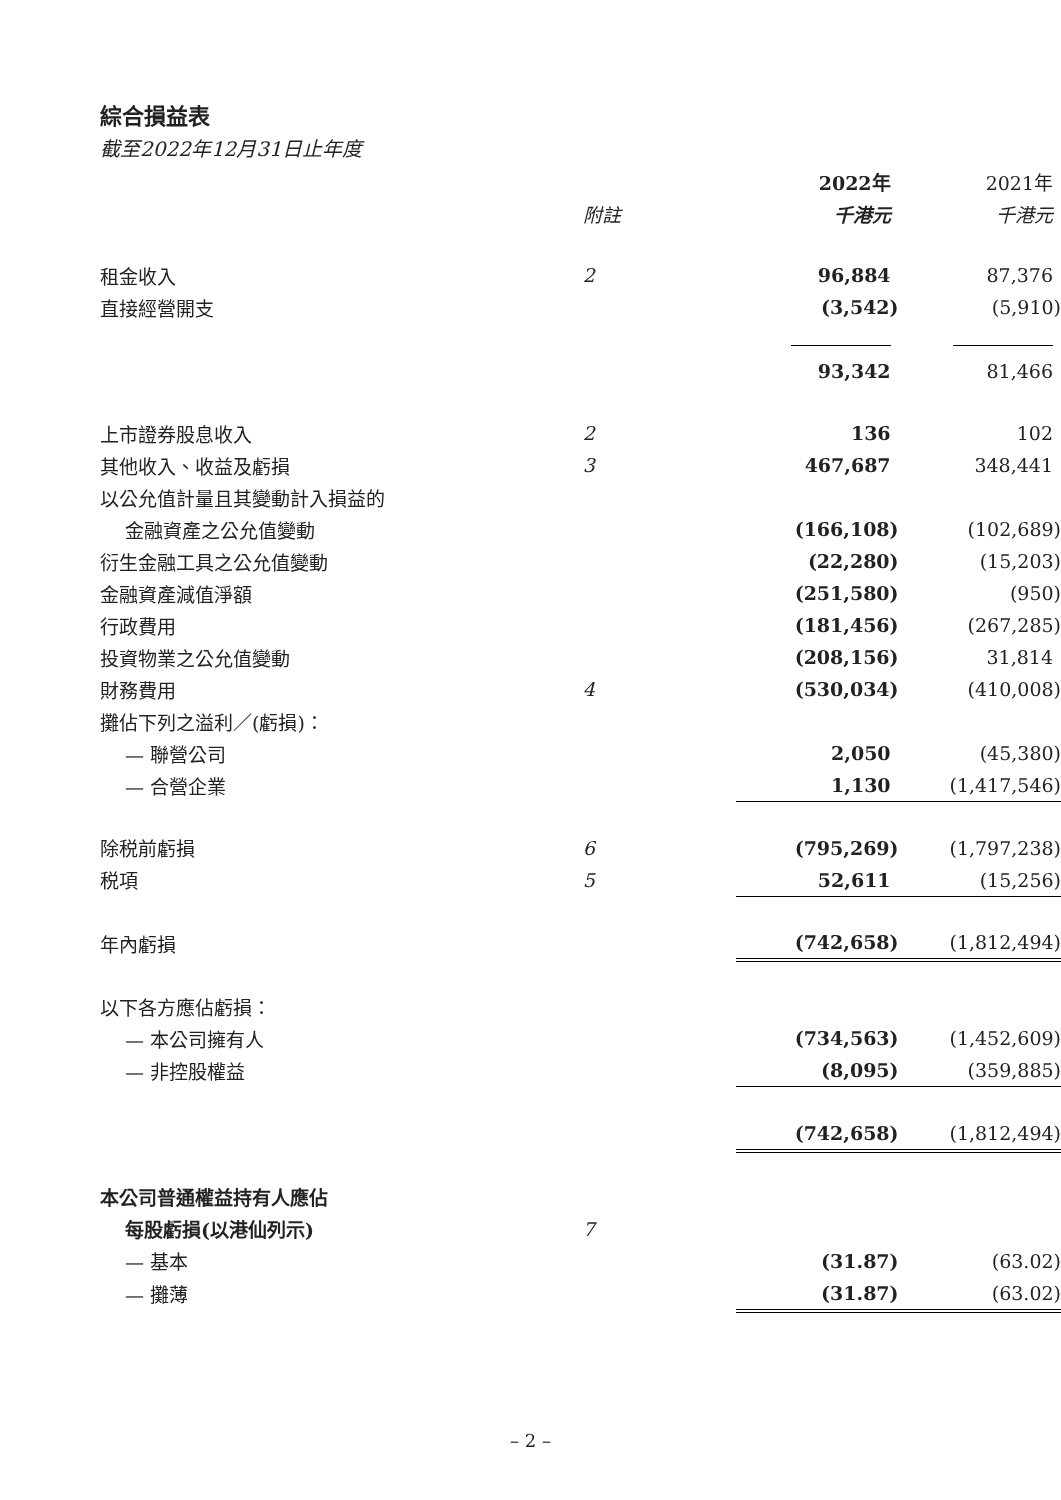綜合損益表
截至2022年12月31日止年度
| | | 2022年 | 2021年 |
| | 附註 | 千港元 | 千港元 |
| 租金收入 | 2 | 96,884 | 87,376 |
| 直接經營開支 | | (3,542) | (5,910) |
| | | 93,342 | 81,466 |
| 上市證券股息收入 | 2 | 136 | 102 |
| 其他收入、收益及虧損 | 3 | 467,687 | 348,441 |
| 以公允值計量且其變動計入損益的 | | | |
| 金融資產之公允值變動 | | (166,108) | (102,689) |
| 衍生金融工具之公允值變動 | | (22,280) | (15,203) |
| 金融資產減值淨額 | | (251,580) | (950) |
| 行政費用 | | (181,456) | (267,285) |
| 投資物業之公允值變動 | | (208,156) | 31,814 |
| 財務費用 | 4 | (530,034) | (410,008) |
| 攤佔下列之溢利／(虧損)： | | | |
| — 聯營公司 | | 2,050 | (45,380) |
| — 合營企業 | | 1,130 | (1,417,546) |
| 除税前虧損 | 6 | (795,269) | (1,797,238) |
| 税項 | 5 | 52,611 | (15,256) |
| 年內虧損 | | (742,658) | (1,812,494) |
| 以下各方應佔虧損： | | | |
| — 本公司擁有人 | | (734,563) | (1,452,609) |
| — 非控股權益 | | (8,095) | (359,885) |
| | | (742,658) | (1,812,494) |
| 本公司普通權益持有人應佔 | | | |
| 每股虧損(以港仙列示) | 7 | | |
| — 基本 | | (31.87) | (63.02) |
| — 攤薄 | | (31.87) | (63.02) |
– 2 –